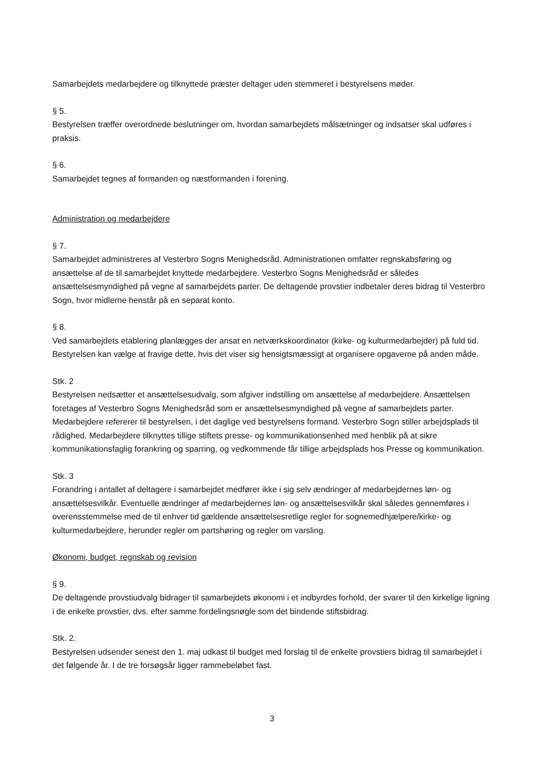Samarbejdets medarbejdere og tilknyttede præster deltager uden stemmeret i bestyrelsens møder.
§ 5.
Bestyrelsen træffer overordnede beslutninger om, hvordan samarbejdets målsætninger og indsatser skal udføres i praksis.
§ 6.
Samarbejdet tegnes af formanden og næstformanden i forening.
Administration og medarbejdere
§ 7.
Samarbejdet administreres af Vesterbro Sogns Menighedsråd. Administrationen omfatter regnskabsføring og ansættelse af de til samarbejdet knyttede medarbejdere. Vesterbro Sogns Menighedsråd er således ansættelsesmyndighed på vegne af samarbejdets parter. De deltagende provstier indbetaler deres bidrag til Vesterbro Sogn, hvor midlerne henstår på en separat konto.
§ 8.
Ved samarbejdets etablering planlægges der ansat en netværkskoordinator (kirke- og kulturmedarbejder) på fuld tid. Bestyrelsen kan vælge at fravige dette, hvis det viser sig hensigtsmæssigt at organisere opgaverne på anden måde.
Stk. 2
Bestyrelsen nedsætter et ansættelsesudvalg, som afgiver indstilling om ansættelse af medarbejdere. Ansættelsen foretages af Vesterbro Sogns Menighedsråd som er ansættelsesmyndighed på vegne af samarbejdets parter. Medarbejdere refererer til bestyrelsen, i det daglige ved bestyrelsens formand. Vesterbro Sogn stiller arbejdsplads til rådighed. Medarbejdere tilknyttes tillige stiftets presse- og kommunikationsenhed med henblik på at sikre kommunikationsfaglig forankring og sparring, og vedkommende får tillige arbejdsplads hos Presse og kommunikation.
Stk. 3
Forandring i antallet af deltagere i samarbejdet medfører ikke i sig selv ændringer af medarbejdernes løn- og ansættelsesvilkår. Eventuelle ændringer af medarbejdernes løn- og ansættelsesvilkår skal således gennemføres i overensstemmelse med de til enhver tid gældende ansættelsesretlige regler for sognemedhjælpere/kirke- og kulturmedarbejdere, herunder regler om partshøring og regler om varsling.
Økonomi, budget, regnskab og revision
§ 9.
De deltagende provstiudvalg bidrager til samarbejdets økonomi i et indbyrdes forhold, der svarer til den kirkelige ligning i de enkelte provstier, dvs. efter samme fordelingsnøgle som det bindende stiftsbidrag.
Stk. 2.
Bestyrelsen udsender senest den 1. maj udkast til budget med forslag til de enkelte provstiers bidrag til samarbejdet i det følgende år. I de tre forsøgsår ligger rammebeløbet fast.
3